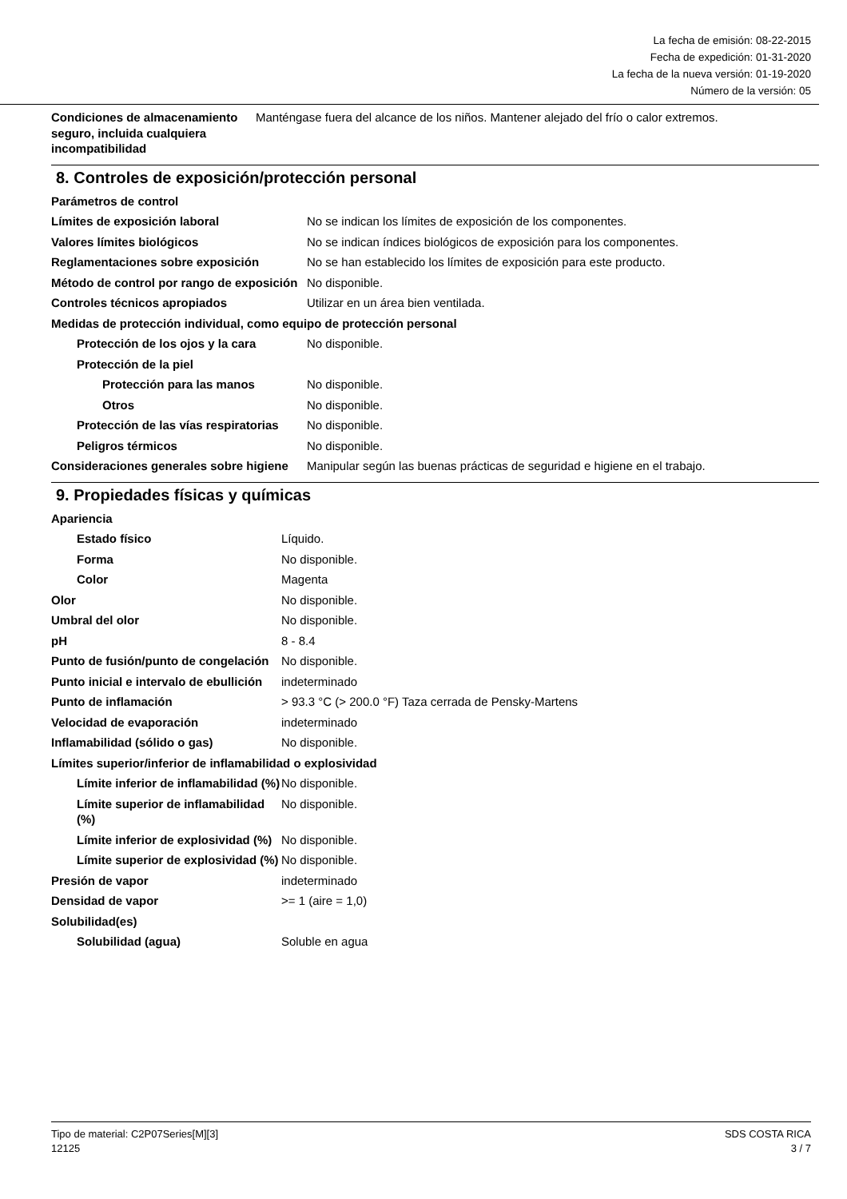La fecha de emisión: 08-22-2015
Fecha de expedición: 01-31-2020
La fecha de la nueva versión: 01-19-2020
Número de la versión: 05
| Condiciones de almacenamiento seguro, incluida cualquiera incompatibilidad | Manténgase fuera del alcance de los niños. Mantener alejado del frío o calor extremos. |
8. Controles de exposición/protección personal
| Parámetros de control | |
| Límites de exposición laboral | No se indican los límites de exposición de los componentes. |
| Valores límites biológicos | No se indican índices biológicos de exposición para los componentes. |
| Reglamentaciones sobre exposición | No se han establecido los límites de exposición para este producto. |
| Método de control por rango de exposición | No disponible. |
| Controles técnicos apropiados | Utilizar en un área bien ventilada. |
| Medidas de protección individual, como equipo de protección personal | |
| Protección de los ojos y la cara | No disponible. |
| Protección de la piel | |
| Protección para las manos | No disponible. |
| Otros | No disponible. |
| Protección de las vías respiratorias | No disponible. |
| Peligros térmicos | No disponible. |
| Consideraciones generales sobre higiene | Manipular según las buenas prácticas de seguridad e higiene en el trabajo. |
9. Propiedades físicas y químicas
| Apariencia | |
| Estado físico | Líquido. |
| Forma | No disponible. |
| Color | Magenta |
| Olor | No disponible. |
| Umbral del olor | No disponible. |
| pH | 8 - 8.4 |
| Punto de fusión/punto de congelación | No disponible. |
| Punto inicial e intervalo de ebullición | indeterminado |
| Punto de inflamación | > 93.3 °C (> 200.0 °F) Taza cerrada de Pensky-Martens |
| Velocidad de evaporación | indeterminado |
| Inflamabilidad (sólido o gas) | No disponible. |
| Límites superior/inferior de inflamabilidad o explosividad | |
| Límite inferior de inflamabilidad (%) | No disponible. |
| Límite superior de inflamabilidad (%) | No disponible. |
| Límite inferior de explosividad (%) | No disponible. |
| Límite superior de explosividad (%) | No disponible. |
| Presión de vapor | indeterminado |
| Densidad de vapor | >= 1 (aire = 1,0) |
| Solubilidad(es) | |
| Solubilidad (agua) | Soluble en agua |
Tipo de material: C2P07Series[M][3]
12125
SDS COSTA RICA
3 / 7